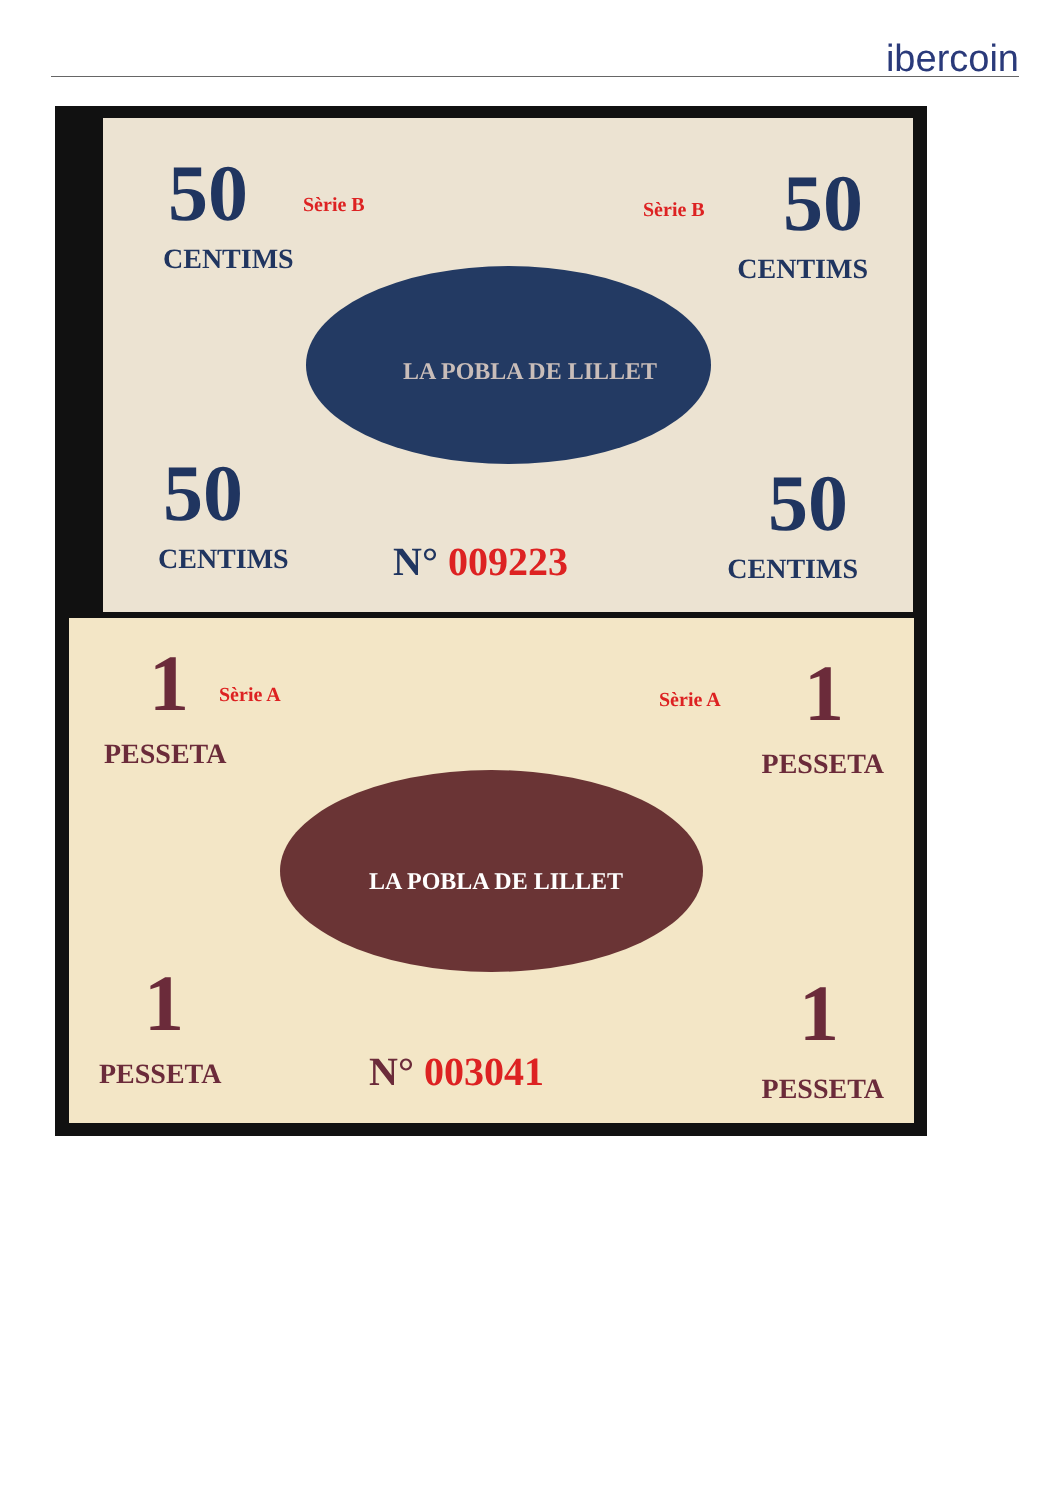ibercoin
50
CENTIMS
Sèrie B Sèrie B 50
CENTIMS
50
CENTIMS
50
CENTIMS
LA POBLA DE LILLET
N° 009223
1 Sèrie A Sèrie A 1
PESSETA PESSETA
LA POBLA DE LILLET
1 1
PESSETA PESSETA N° 003041